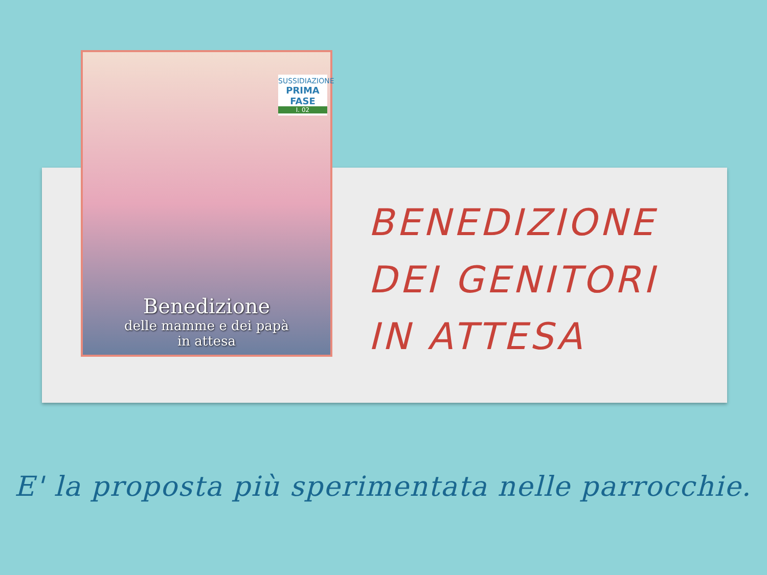SUSSIDIAZIONE
PRIMA FASE
I. 02
Benedizione
delle mamme e dei papà
in attesa
BENEDIZIONE
DEI GENITORI
IN ATTESA
E' la proposta più sperimentata nelle parrocchie.